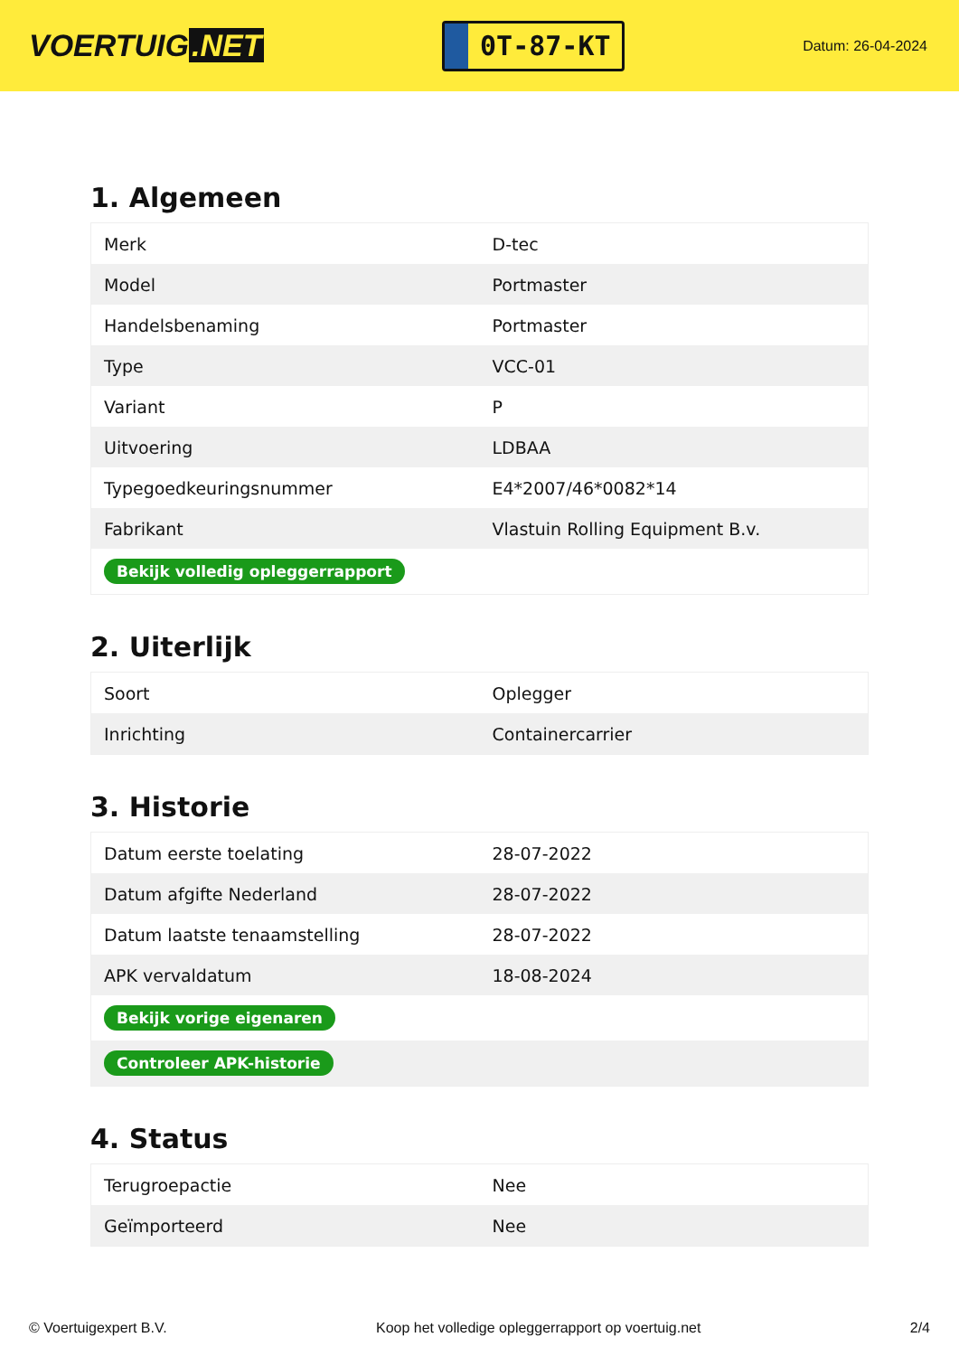VOERTUIG.NET
0T-87-KT
Datum: 26-04-2024
1. Algemeen
| Merk | D-tec |
| Model | Portmaster |
| Handelsbenaming | Portmaster |
| Type | VCC-01 |
| Variant | P |
| Uitvoering | LDBAA |
| Typegoedkeuringsnummer | E4*2007/46*0082*14 |
| Fabrikant | Vlastuin Rolling Equipment B.v. |
| Bekijk volledig opleggerrapport | |
2. Uiterlijk
| Soort | Oplegger |
| Inrichting | Containercarrier |
3. Historie
| Datum eerste toelating | 28-07-2022 |
| Datum afgifte Nederland | 28-07-2022 |
| Datum laatste tenaamstelling | 28-07-2022 |
| APK vervaldatum | 18-08-2024 |
| Bekijk vorige eigenaren | |
| Controleer APK-historie | |
4. Status
| Terugroepactie | Nee |
| Geïmporteerd | Nee |
© Voertuigexpert B.V. Koop het volledige opleggerrapport op voertuig.net 2/4